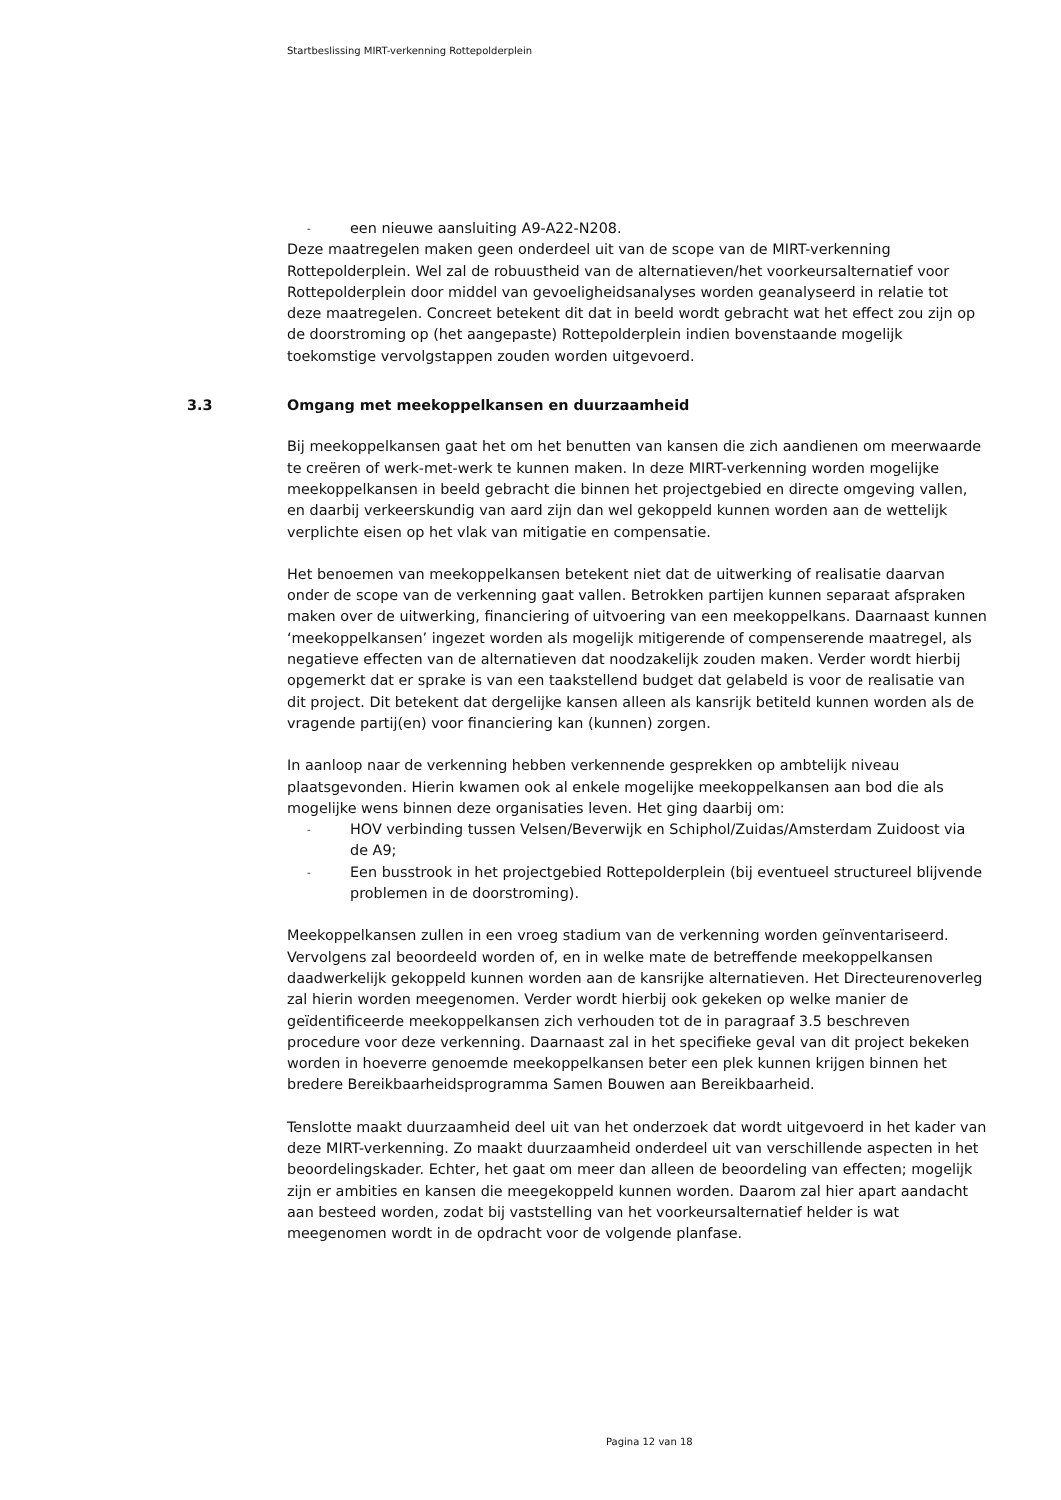Startbeslissing MIRT-verkenning Rottepolderplein
- een nieuwe aansluiting A9-A22-N208.
Deze maatregelen maken geen onderdeel uit van de scope van de MIRT-verkenning Rottepolderplein. Wel zal de robuustheid van de alternatieven/het voorkeursalternatief voor Rottepolderplein door middel van gevoeligheidsanalyses worden geanalyseerd in relatie tot deze maatregelen. Concreet betekent dit dat in beeld wordt gebracht wat het effect zou zijn op de doorstroming op (het aangepaste) Rottepolderplein indien bovenstaande mogelijk toekomstige vervolgstappen zouden worden uitgevoerd.
3.3 Omgang met meekoppelkansen en duurzaamheid
Bij meekoppelkansen gaat het om het benutten van kansen die zich aandienen om meerwaarde te creëren of werk-met-werk te kunnen maken. In deze MIRT-verkenning worden mogelijke meekoppelkansen in beeld gebracht die binnen het projectgebied en directe omgeving vallen, en daarbij verkeerskundig van aard zijn dan wel gekoppeld kunnen worden aan de wettelijk verplichte eisen op het vlak van mitigatie en compensatie.
Het benoemen van meekoppelkansen betekent niet dat de uitwerking of realisatie daarvan onder de scope van de verkenning gaat vallen. Betrokken partijen kunnen separaat afspraken maken over de uitwerking, financiering of uitvoering van een meekoppelkans. Daarnaast kunnen ‘meekoppelkansen’ ingezet worden als mogelijk mitigerende of compenserende maatregel, als negatieve effecten van de alternatieven dat noodzakelijk zouden maken. Verder wordt hierbij opgemerkt dat er sprake is van een taakstellend budget dat gelabeld is voor de realisatie van dit project. Dit betekent dat dergelijke kansen alleen als kansrijk betiteld kunnen worden als de vragende partij(en) voor financiering kan (kunnen) zorgen.
In aanloop naar de verkenning hebben verkennende gesprekken op ambtelijk niveau plaatsgevonden. Hierin kwamen ook al enkele mogelijke meekoppelkansen aan bod die als mogelijke wens binnen deze organisaties leven. Het ging daarbij om:
- HOV verbinding tussen Velsen/Beverwijk en Schiphol/Zuidas/Amsterdam Zuidoost via de A9;
- Een busstrook in het projectgebied Rottepolderplein (bij eventueel structureel blijvende problemen in de doorstroming).
Meekoppelkansen zullen in een vroeg stadium van de verkenning worden geïnventariseerd. Vervolgens zal beoordeeld worden of, en in welke mate de betreffende meekoppelkansen daadwerkelijk gekoppeld kunnen worden aan de kansrijke alternatieven. Het Directeurenoverleg zal hierin worden meegenomen. Verder wordt hierbij ook gekeken op welke manier de geïdentificeerde meekoppelkansen zich verhouden tot de in paragraaf 3.5 beschreven procedure voor deze verkenning. Daarnaast zal in het specifieke geval van dit project bekeken worden in hoeverre genoemde meekoppelkansen beter een plek kunnen krijgen binnen het bredere Bereikbaarheidsprogramma Samen Bouwen aan Bereikbaarheid.
Tenslotte maakt duurzaamheid deel uit van het onderzoek dat wordt uitgevoerd in het kader van deze MIRT-verkenning. Zo maakt duurzaamheid onderdeel uit van verschillende aspecten in het beoordelingskader. Echter, het gaat om meer dan alleen de beoordeling van effecten; mogelijk zijn er ambities en kansen die meegekoppeld kunnen worden. Daarom zal hier apart aandacht aan besteed worden, zodat bij vaststelling van het voorkeursalternatief helder is wat meegenomen wordt in de opdracht voor de volgende planfase.
Pagina 12 van 18